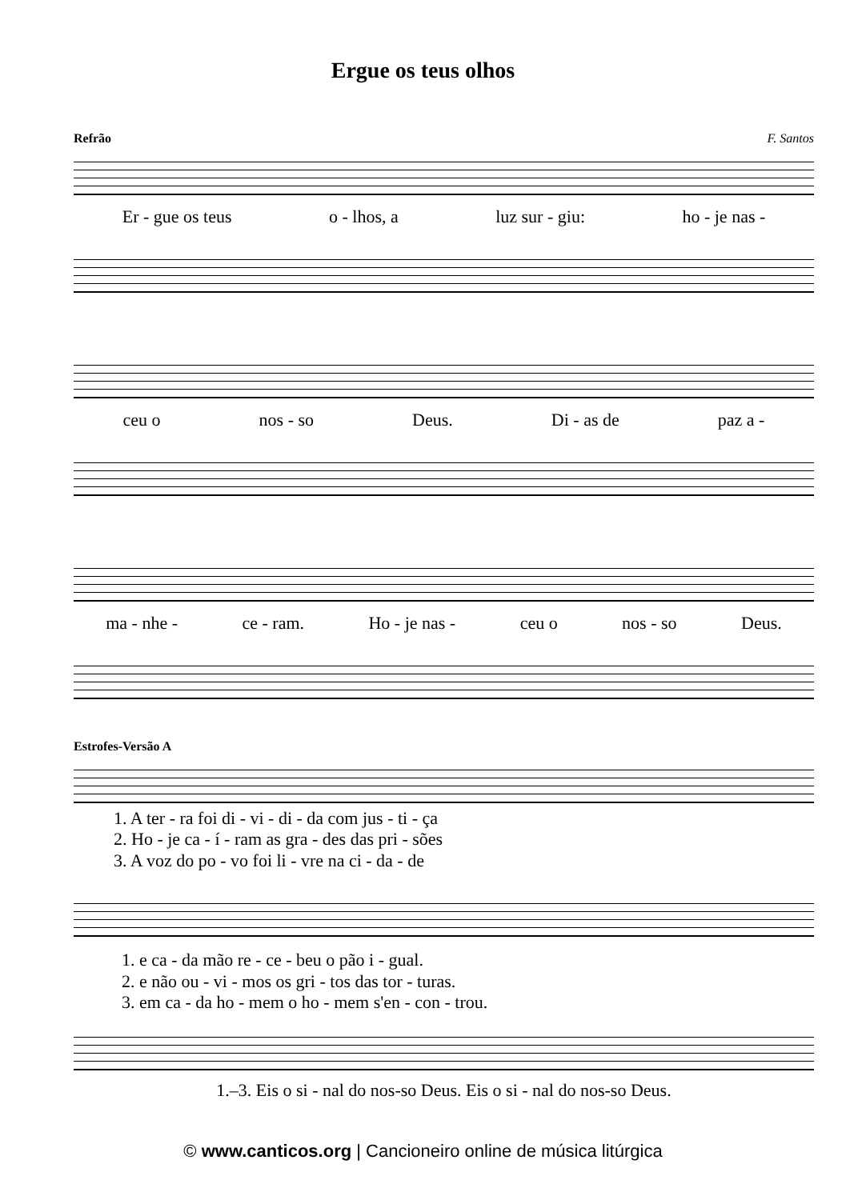Ergue os teus olhos
Refrão F. Santos
Er - gue os teus o - lhos, a luz sur - giu: ho - je nas -
ceu o nos - so Deus. Di - as de paz a -
ma - nhe - ce - ram. Ho - je nas - ceu o nos - so Deus.
Estrofes-Versão A
1. A ter - ra foi di - vi - di - da com jus - ti - ça
2. Ho - je ca - í - ram as gra - des das pri - sões
3. A voz do po - vo foi li - vre na ci - da - de
1. e ca - da mão re - ce - beu o pão i - gual.
2. e não ou - vi - mos os gri - tos das tor - turas.
3. em ca - da ho - mem o ho - mem s'en - con - trou.
1.–3. Eis o si - nal do nos-so Deus. Eis o si - nal do nos-so Deus.
© www.canticos.org | Cancioneiro online de música litúrgica